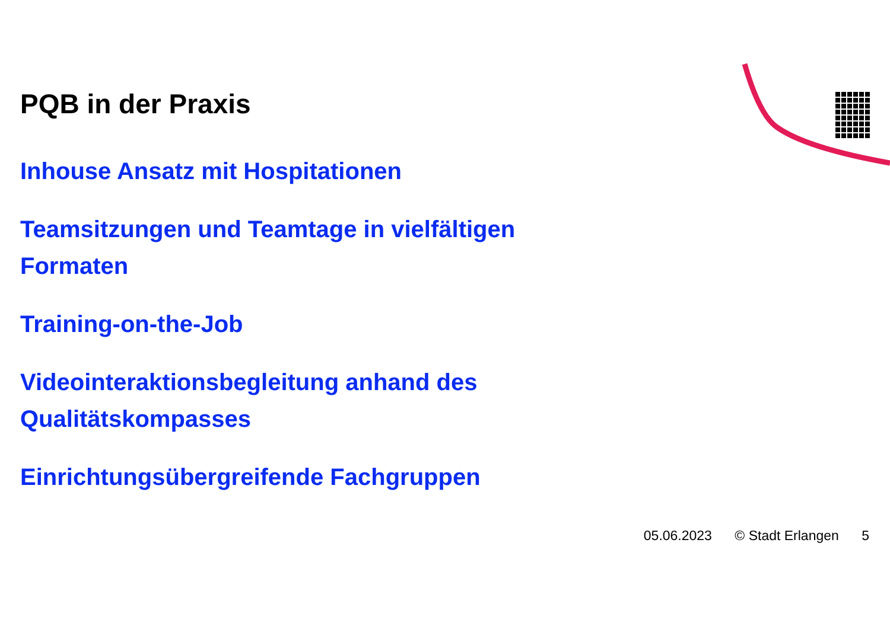PQB in der Praxis
Inhouse Ansatz mit Hospitationen
Teamsitzungen und Teamtage in vielfältigen Formaten
Training-on-the-Job
Videointeraktionsbegleitung anhand des Qualitätskompasses
Einrichtungsübergreifende Fachgruppen
05.06.2023 © Stadt Erlangen 5